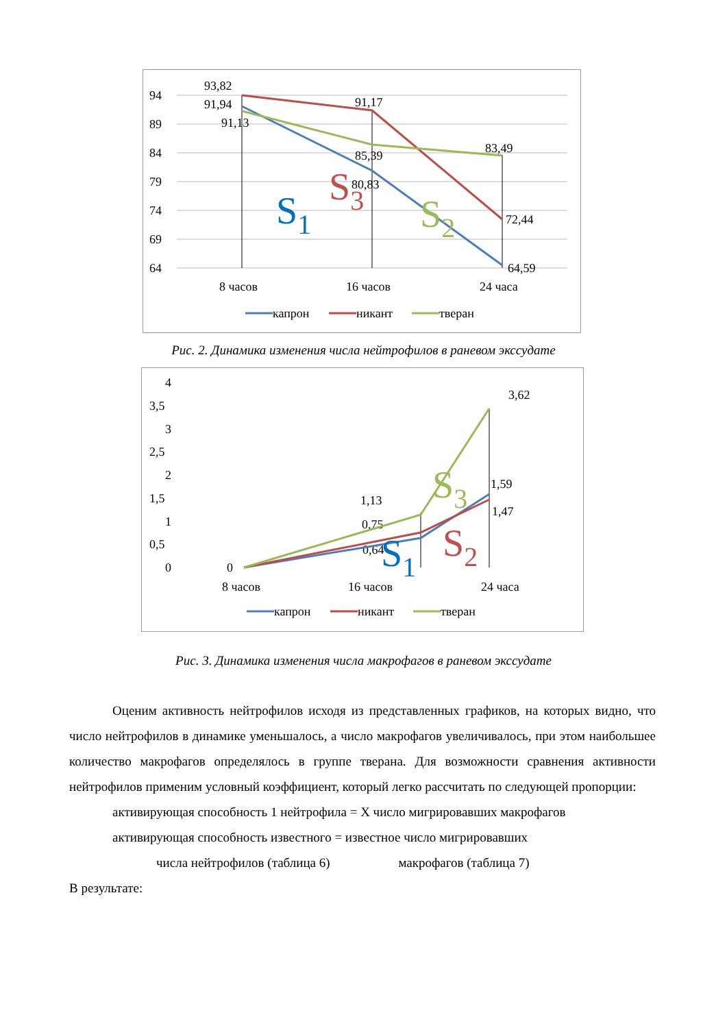94
89
84
79
74
69
64
8 часов
16 часов
24 часа
93,82
91,94
91,13
91,17
85,39
80,83
83,49
72,44
64,59
S1
S3
S2
капрон
никант
тверан
Рис. 2. Динамика изменения числа нейтрофилов в раневом экссудате
4
3,5
3
2,5
2
1,5
1
0,5
0
8 часов
16 часов
24 часа
0
1,13
0,75
0,64
3,62
1,59
1,47
S1
S2
S3
капрон
никант
тверан
Рис. 3. Динамика изменения числа макрофагов в раневом экссудате
Оценим активность нейтрофилов исходя из представленных графиков, на которых видно, что число нейтрофилов в динамике уменьшалось, а число макрофагов увеличивалось, при этом наибольшее количество макрофагов определялось в группе тверана. Для возможности сравнения активности нейтрофилов применим условный коэффициент, который легко рассчитать по следующей пропорции:
активирующая способность 1 нейтрофила = Х число мигрировавших макрофагов
активирующая способность известного = известное число мигрировавших
числа нейтрофилов (таблица 6) макрофагов (таблица 7)
В результате: